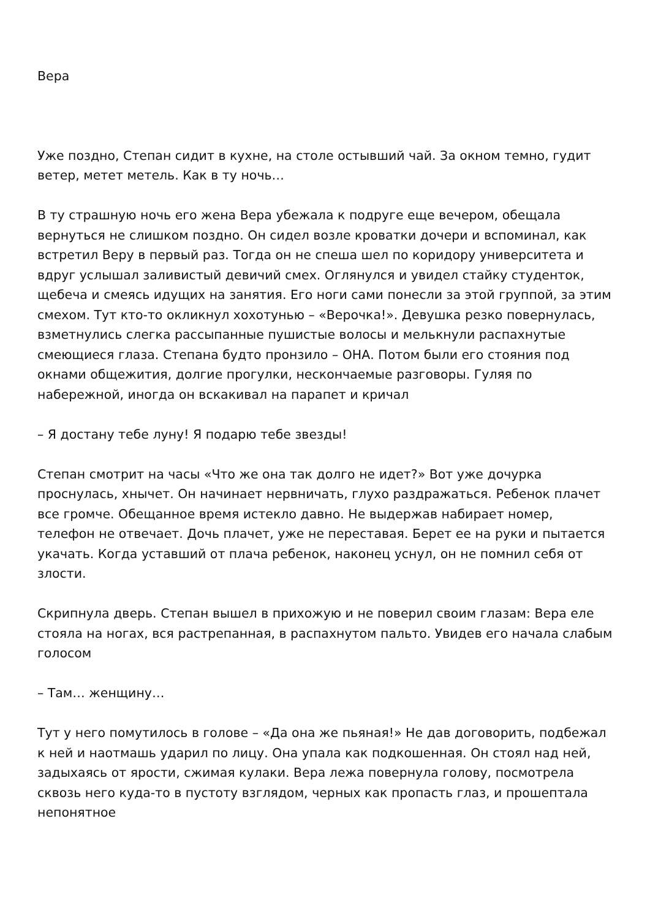Вера
Уже поздно, Степан сидит в кухне, на столе остывший чай. За окном темно, гудит ветер, метет метель. Как в ту ночь…
В ту страшную ночь его жена Вера убежала к подруге еще вечером, обещала вернуться не слишком поздно. Он сидел возле кроватки дочери и вспоминал, как встретил Веру в первый раз. Тогда он не спеша шел по коридору университета и вдруг услышал заливистый девичий смех. Оглянулся и увидел стайку студенток, щебеча и смеясь идущих на занятия. Его ноги сами понесли за этой группой, за этим смехом. Тут кто-то окликнул хохотунью – «Верочка!». Девушка резко повернулась, взметнулись слегка рассыпанные пушистые волосы и мелькнули распахнутые смеющиеся глаза. Степана будто пронзило – ОНА. Потом были его стояния под окнами общежития, долгие прогулки, нескончаемые разговоры. Гуляя по набережной, иногда он вскакивал на парапет и кричал
– Я достану тебе луну! Я подарю тебе звезды!
Степан смотрит на часы «Что же она так долго не идет?» Вот уже дочурка проснулась, хнычет. Он начинает нервничать, глухо раздражаться. Ребенок плачет все громче. Обещанное время истекло давно. Не выдержав набирает номер, телефон не отвечает. Дочь плачет, уже не переставая. Берет ее на руки и пытается укачать. Когда уставший от плача ребенок, наконец уснул, он не помнил себя от злости.
Скрипнула дверь. Степан вышел в прихожую и не поверил своим глазам: Вера еле стояла на ногах, вся растрепанная, в распахнутом пальто. Увидев его начала слабым голосом
– Там… женщину…
Тут у него помутилось в голове – «Да она же пьяная!» Не дав договорить, подбежал к ней и наотмашь ударил по лицу. Она упала как подкошенная. Он стоял над ней, задыхаясь от ярости, сжимая кулаки. Вера лежа повернула голову, посмотрела сквозь него куда-то в пустоту взглядом, черных как пропасть глаз, и прошептала непонятное